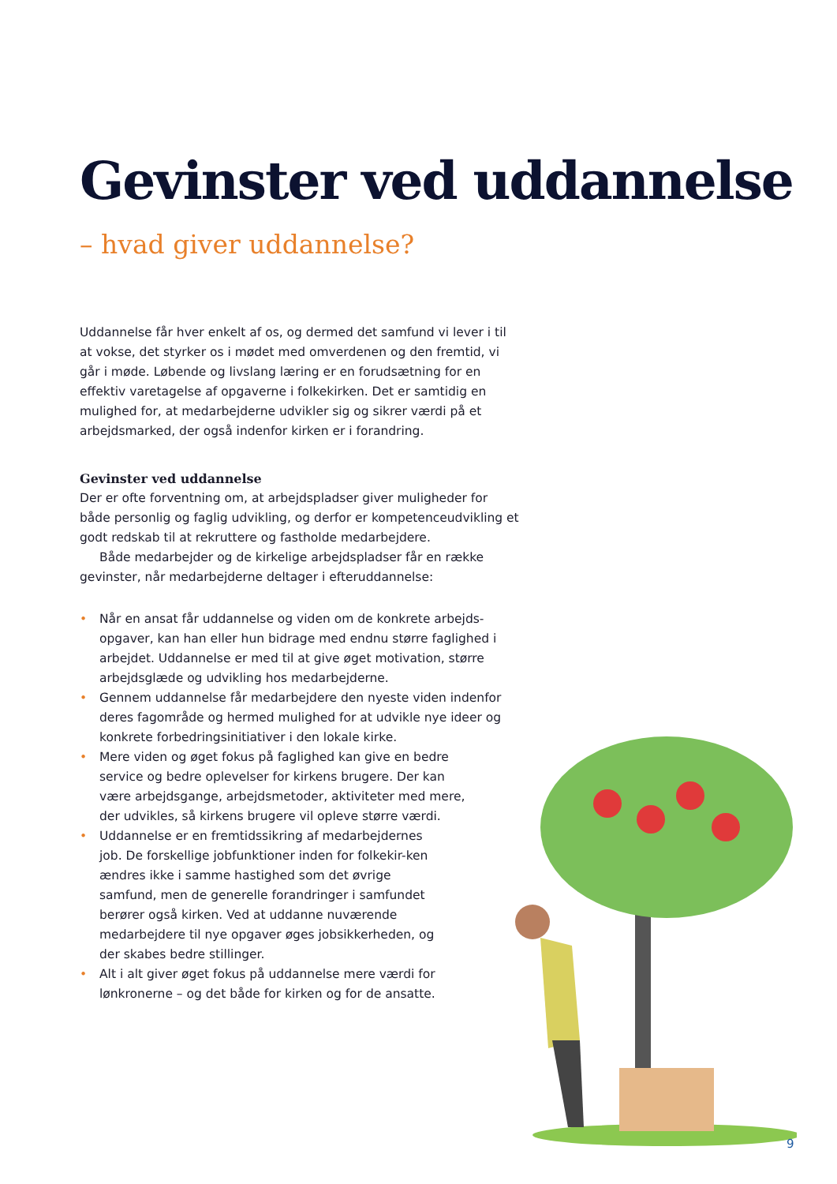Gevinster ved uddannelse
– hvad giver uddannelse?
Uddannelse får hver enkelt af os, og dermed det samfund vi lever i til at vokse, det styrker os i mødet med omverdenen og den fremtid, vi går i møde. Løbende og livslang læring er en forudsætning for en effektiv varetagelse af opgaverne i folkekirken. Det er samtidig en mulighed for, at medarbejderne udvikler sig og sikrer værdi på et arbejdsmarked, der også indenfor kirken er i forandring.
Gevinster ved uddannelse
Der er ofte forventning om, at arbejdspladser giver muligheder for både personlig og faglig udvikling, og derfor er kompetenceudvikling et godt redskab til at rekruttere og fastholde medarbejdere.
Både medarbejder og de kirkelige arbejdspladser får en række gevinster, når medarbejderne deltager i efteruddannelse:
• Når en ansat får uddannelse og viden om de konkrete arbejds-opgaver, kan han eller hun bidrage med endnu større faglighed i arbejdet. Uddannelse er med til at give øget motivation, større arbejdsglæde og udvikling hos medarbejderne.
• Gennem uddannelse får medarbejdere den nyeste viden indenfor deres fagområde og hermed mulighed for at udvikle nye ideer og konkrete forbedringsinitiativer i den lokale kirke.
• Mere viden og øget fokus på faglighed kan give en bedre service og bedre oplevelser for kirkens brugere. Der kan være arbejdsgange, arbejdsmetoder, aktiviteter med mere, der udvikles, så kirkens brugere vil opleve større værdi.
• Uddannelse er en fremtidssikring af medarbejdernes job. De forskellige jobfunktioner inden for folkekir-ken ændres ikke i samme hastighed som det øvrige samfund, men de generelle forandringer i samfundet berører også kirken. Ved at uddanne nuværende medarbejdere til nye opgaver øges jobsikkerheden, og der skabes bedre stillinger.
• Alt i alt giver øget fokus på uddannelse mere værdi for lønkronerne – og det både for kirken og for de ansatte.
9